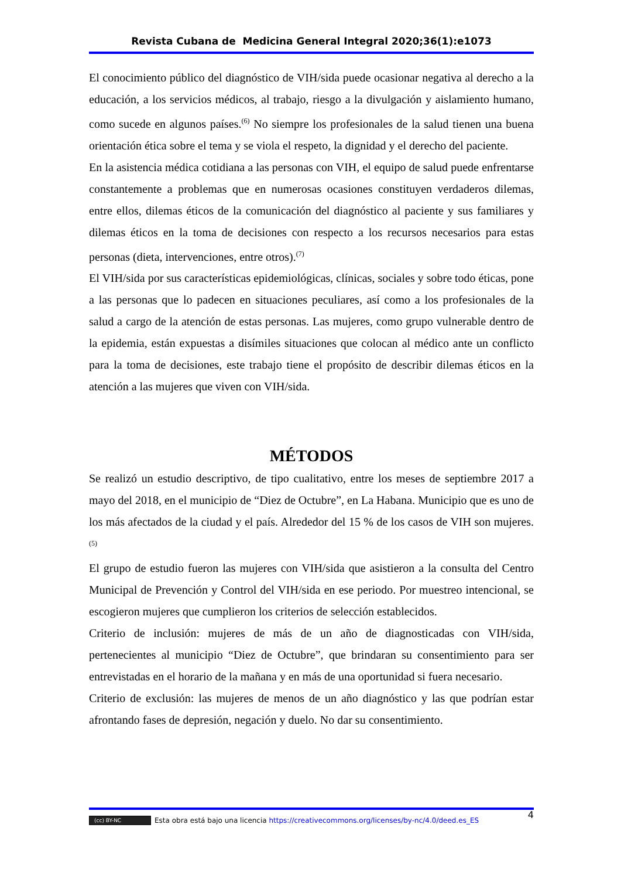Revista Cubana de Medicina General Integral 2020;36(1):e1073
El conocimiento público del diagnóstico de VIH/sida puede ocasionar negativa al derecho a la educación, a los servicios médicos, al trabajo, riesgo a la divulgación y aislamiento humano, como sucede en algunos países.<sup>(6)</sup> No siempre los profesionales de la salud tienen una buena orientación ética sobre el tema y se viola el respeto, la dignidad y el derecho del paciente.
En la asistencia médica cotidiana a las personas con VIH, el equipo de salud puede enfrentarse constantemente a problemas que en numerosas ocasiones constituyen verdaderos dilemas, entre ellos, dilemas éticos de la comunicación del diagnóstico al paciente y sus familiares y dilemas éticos en la toma de decisiones con respecto a los recursos necesarios para estas personas (dieta, intervenciones, entre otros).<sup>(7)</sup>
El VIH/sida por sus características epidemiológicas, clínicas, sociales y sobre todo éticas, pone a las personas que lo padecen en situaciones peculiares, así como a los profesionales de la salud a cargo de la atención de estas personas. Las mujeres, como grupo vulnerable dentro de la epidemia, están expuestas a disímiles situaciones que colocan al médico ante un conflicto para la toma de decisiones, este trabajo tiene el propósito de describir dilemas éticos en la atención a las mujeres que viven con VIH/sida.
MÉTODOS
Se realizó un estudio descriptivo, de tipo cualitativo, entre los meses de septiembre 2017 a mayo del 2018, en el municipio de “Diez de Octubre”, en La Habana. Municipio que es uno de los más afectados de la ciudad y el país. Alrededor del 15 % de los casos de VIH son mujeres.<sup>(5)</sup>
El grupo de estudio fueron las mujeres con VIH/sida que asistieron a la consulta del Centro Municipal de Prevención y Control del VIH/sida en ese periodo. Por muestreo intencional, se escogieron mujeres que cumplieron los criterios de selección establecidos.
Criterio de inclusión: mujeres de más de un año de diagnosticadas con VIH/sida, pertenecientes al municipio “Diez de Octubre”, que brindaran su consentimiento para ser entrevistadas en el horario de la mañana y en más de una oportunidad si fuera necesario.
Criterio de exclusión: las mujeres de menos de un año diagnóstico y las que podrían estar afrontando fases de depresión, negación y duelo. No dar su consentimiento.
(cc) BY-NC Esta obra está bajo una licencia https://creativecommons.org/licenses/by-nc/4.0/deed.es_ES 4